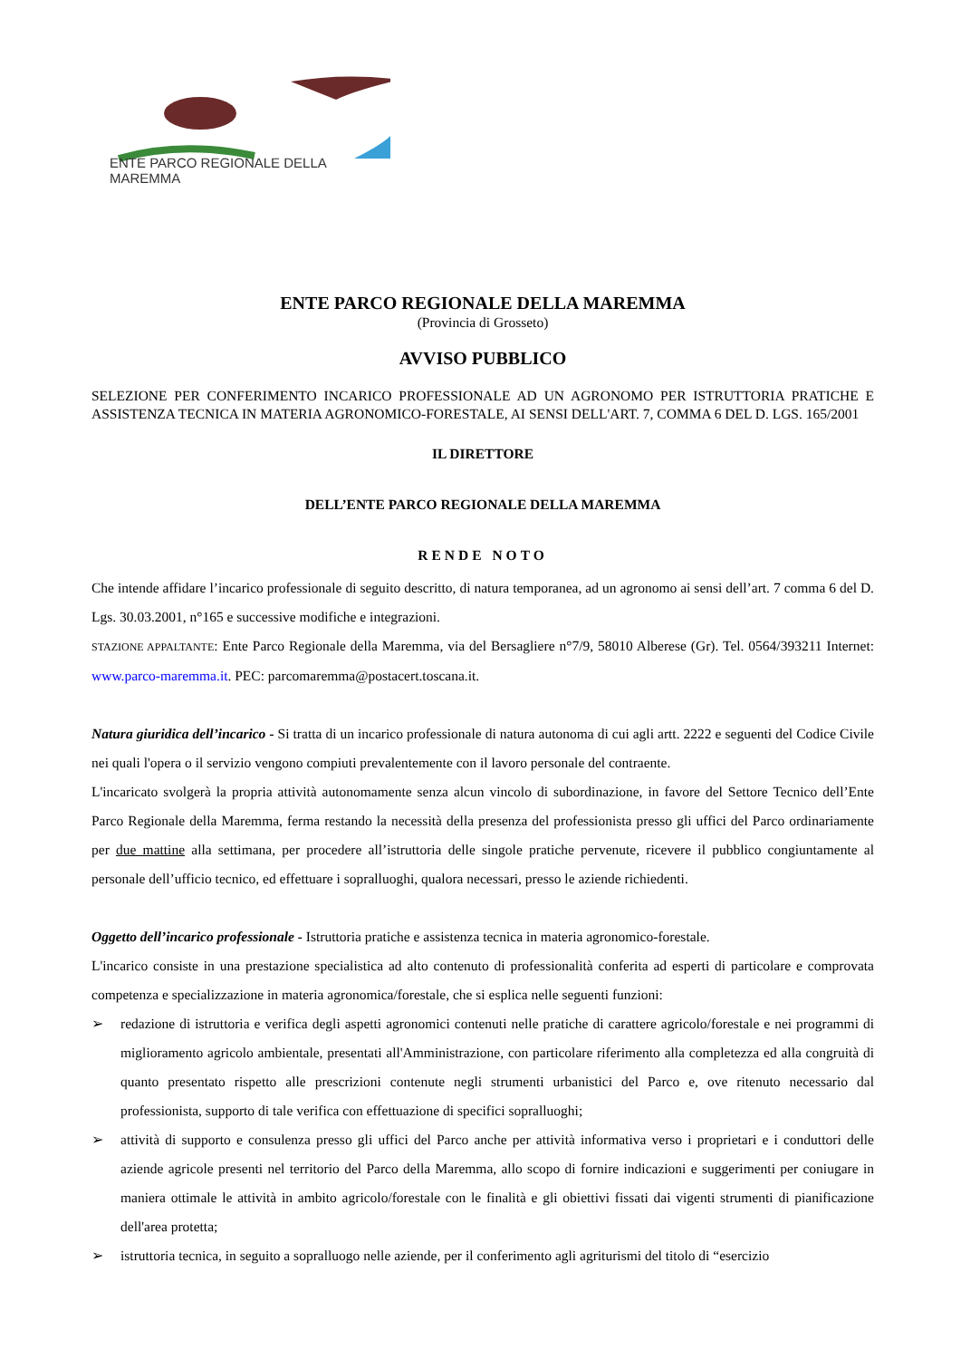ENTE PARCO REGIONALE DELLA MAREMMA
ENTE PARCO REGIONALE DELLA MAREMMA
(Provincia di Grosseto)
AVVISO PUBBLICO
SELEZIONE PER CONFERIMENTO INCARICO PROFESSIONALE AD UN AGRONOMO PER ISTRUTTORIA PRATICHE E ASSISTENZA TECNICA IN MATERIA AGRONOMICO-FORESTALE, AI SENSI DELL'ART. 7, COMMA 6 DEL D. LGS. 165/2001
IL DIRETTORE
DELL’ENTE PARCO REGIONALE DELLA MAREMMA
RENDE NOTO
Che intende affidare l’incarico professionale di seguito descritto, di natura temporanea, ad un agronomo ai sensi dell’art. 7 comma 6 del D. Lgs. 30.03.2001, n°165 e successive modifiche e integrazioni.
STAZIONE APPALTANTE: Ente Parco Regionale della Maremma, via del Bersagliere n°7/9, 58010 Alberese (Gr). Tel. 0564/393211 Internet: www.parco-maremma.it. PEC: parcomaremma@postacert.toscana.it.
Natura giuridica dell’incarico - Si tratta di un incarico professionale di natura autonoma di cui agli artt. 2222 e seguenti del Codice Civile nei quali l'opera o il servizio vengono compiuti prevalentemente con il lavoro personale del contraente.
L'incaricato svolgerà la propria attività autonomamente senza alcun vincolo di subordinazione, in favore del Settore Tecnico dell’Ente Parco Regionale della Maremma, ferma restando la necessità della presenza del professionista presso gli uffici del Parco ordinariamente per due mattine alla settimana, per procedere all’istruttoria delle singole pratiche pervenute, ricevere il pubblico congiuntamente al personale dell’ufficio tecnico, ed effettuare i sopralluoghi, qualora necessari, presso le aziende richiedenti.
Oggetto dell’incarico professionale - Istruttoria pratiche e assistenza tecnica in materia agronomico-forestale.
L'incarico consiste in una prestazione specialistica ad alto contenuto di professionalità conferita ad esperti di particolare e comprovata competenza e specializzazione in materia agronomica/forestale, che si esplica nelle seguenti funzioni:
➢ redazione di istruttoria e verifica degli aspetti agronomici contenuti nelle pratiche di carattere agricolo/forestale e nei programmi di miglioramento agricolo ambientale, presentati all'Amministrazione, con particolare riferimento alla completezza ed alla congruità di quanto presentato rispetto alle prescrizioni contenute negli strumenti urbanistici del Parco e, ove ritenuto necessario dal professionista, supporto di tale verifica con effettuazione di specifici sopralluoghi;
➢ attività di supporto e consulenza presso gli uffici del Parco anche per attività informativa verso i proprietari e i conduttori delle aziende agricole presenti nel territorio del Parco della Maremma, allo scopo di fornire indicazioni e suggerimenti per coniugare in maniera ottimale le attività in ambito agricolo/forestale con le finalità e gli obiettivi fissati dai vigenti strumenti di pianificazione dell'area protetta;
➢ istruttoria tecnica, in seguito a sopralluogo nelle aziende, per il conferimento agli agriturismi del titolo di “esercizio